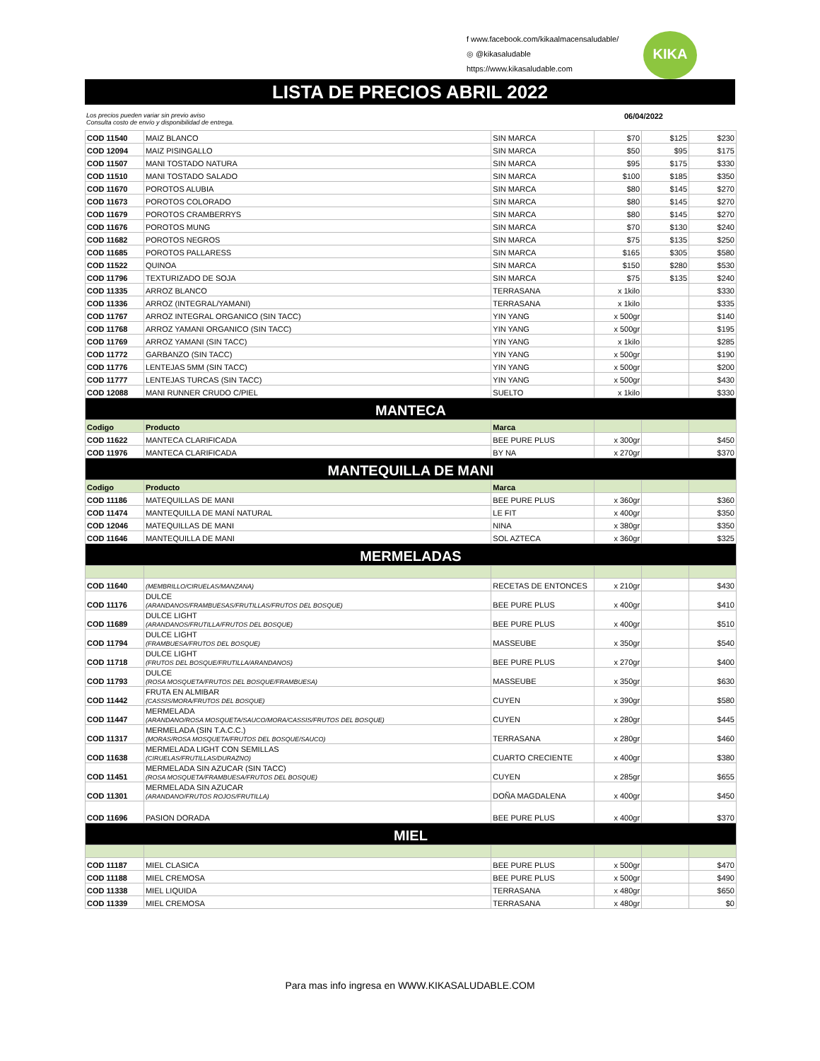f www.facebook.com/kikaalmacensaludable/
◎ @kikasaludable
https://www.kikasaludable.com
KIKA
LISTA DE PRECIOS ABRIL 2022
Los precios pueden variar sin previo aviso
Consulta costo de envío y disponibilidad de entrega. 06/04/2022
| COD 11540 | MAIZ BLANCO | SIN MARCA | $70 | $125 | $230 |
| COD 12094 | MAIZ PISINGALLO | SIN MARCA | $50 | $95 | $175 |
| COD 11507 | MANI TOSTADO NATURA | SIN MARCA | $95 | $175 | $330 |
| COD 11510 | MANI TOSTADO SALADO | SIN MARCA | $100 | $185 | $350 |
| COD 11670 | POROTOS ALUBIA | SIN MARCA | $80 | $145 | $270 |
| COD 11673 | POROTOS COLORADO | SIN MARCA | $80 | $145 | $270 |
| COD 11679 | POROTOS CRAMBERRYS | SIN MARCA | $80 | $145 | $270 |
| COD 11676 | POROTOS MUNG | SIN MARCA | $70 | $130 | $240 |
| COD 11682 | POROTOS NEGROS | SIN MARCA | $75 | $135 | $250 |
| COD 11685 | POROTOS PALLARESS | SIN MARCA | $165 | $305 | $580 |
| COD 11522 | QUINOA | SIN MARCA | $150 | $280 | $530 |
| COD 11796 | TEXTURIZADO DE SOJA | SIN MARCA | $75 | $135 | $240 |
| COD 11335 | ARROZ BLANCO | TERRASANA | x 1kilo | | $330 |
| COD 11336 | ARROZ (INTEGRAL/YAMANI) | TERRASANA | x 1kilo | | $335 |
| COD 11767 | ARROZ INTEGRAL ORGANICO (SIN TACC) | YIN YANG | x 500gr | | $140 |
| COD 11768 | ARROZ YAMANI ORGANICO (SIN TACC) | YIN YANG | x 500gr | | $195 |
| COD 11769 | ARROZ YAMANI (SIN TACC) | YIN YANG | x 1kilo | | $285 |
| COD 11772 | GARBANZO (SIN TACC) | YIN YANG | x 500gr | | $190 |
| COD 11776 | LENTEJAS 5MM (SIN TACC) | YIN YANG | x 500gr | | $200 |
| COD 11777 | LENTEJAS TURCAS (SIN TACC) | YIN YANG | x 500gr | | $430 |
| COD 12088 | MANI RUNNER CRUDO C/PIEL | SUELTO | x 1kilo | | $330 |
| MANTECA | | | | | |
| Codigo | Producto | Marca | | | |
| COD 11622 | MANTECA CLARIFICADA | BEE PURE PLUS | x 300gr | | $450 |
| COD 11976 | MANTECA CLARIFICADA | BY NA | x 270gr | | $370 |
| MANTEQUILLA DE MANI | | | | | |
| Codigo | Producto | Marca | | | |
| COD 11186 | MATEQUILLAS DE MANI | BEE PURE PLUS | x 360gr | | $360 |
| COD 11474 | MANTEQUILLA DE MANÍ NATURAL | LE FIT | x 400gr | | $350 |
| COD 12046 | MATEQUILLAS DE MANI | NINA | x 380gr | | $350 |
| COD 11646 | MANTEQUILLA DE MANI | SOL AZTECA | x 360gr | | $325 |
| MERMELADAS | | | | | |
| COD 11640 | (MEMBRILLO/CIRUELAS/MANZANA) | RECETAS DE ENTONCES | x 210gr | | $430 |
| COD 11176 | DULCE (ARANDANOS/FRAMBUESAS/FRUTILLAS/FRUTOS DEL BOSQUE) | BEE PURE PLUS | x 400gr | | $410 |
| COD 11689 | DULCE LIGHT (ARANDANOS/FRUTILLA/FRUTOS DEL BOSQUE) | BEE PURE PLUS | x 400gr | | $510 |
| COD 11794 | DULCE LIGHT (FRAMBUESA/FRUTOS DEL BOSQUE) | MASSEUBE | x 350gr | | $540 |
| COD 11718 | DULCE LIGHT (FRUTOS DEL BOSQUE/FRUTILLA/ARANDANOS) | BEE PURE PLUS | x 270gr | | $400 |
| COD 11793 | DULCE (ROSA MOSQUETA/FRUTOS DEL BOSQUE/FRAMBUESA) | MASSEUBE | x 350gr | | $630 |
| COD 11442 | FRUTA EN ALMIBAR (CASSIS/MORA/FRUTOS DEL BOSQUE) | CUYEN | x 390gr | | $580 |
| COD 11447 | MERMELADA (ARANDANO/ROSA MOSQUETA/SAUCO/MORA/CASSIS/FRUTOS DEL BOSQUE) | CUYEN | x 280gr | | $445 |
| COD 11317 | MERMELADA (SIN T.A.C.C.) (MORAS/ROSA MOSQUETA/FRUTOS DEL BOSQUE/SAUCO) | TERRASANA | x 280gr | | $460 |
| COD 11638 | MERMELADA LIGHT CON SEMILLAS (CIRUELAS/FRUTILLAS/DURAZNO) | CUARTO CRECIENTE | x 400gr | | $380 |
| COD 11451 | MERMELADA SIN AZUCAR (SIN TACC) (ROSA MOSQUETA/FRAMBUESA/FRUTOS DEL BOSQUE) | CUYEN | x 285gr | | $655 |
| COD 11301 | MERMELADA SIN AZUCAR (ARANDANO/FRUTOS ROJOS/FRUTILLA) | DOÑA MAGDALENA | x 400gr | | $450 |
| COD 11696 | PASION DORADA | BEE PURE PLUS | x 400gr | | $370 |
| MIEL | | | | | |
| COD 11187 | MIEL CLASICA | BEE PURE PLUS | x 500gr | | $470 |
| COD 11188 | MIEL CREMOSA | BEE PURE PLUS | x 500gr | | $490 |
| COD 11338 | MIEL LIQUIDA | TERRASANA | x 480gr | | $650 |
| COD 11339 | MIEL CREMOSA | TERRASANA | x 480gr | | $0 |
Para mas info ingresa en WWW.KIKASALUDABLE.COM